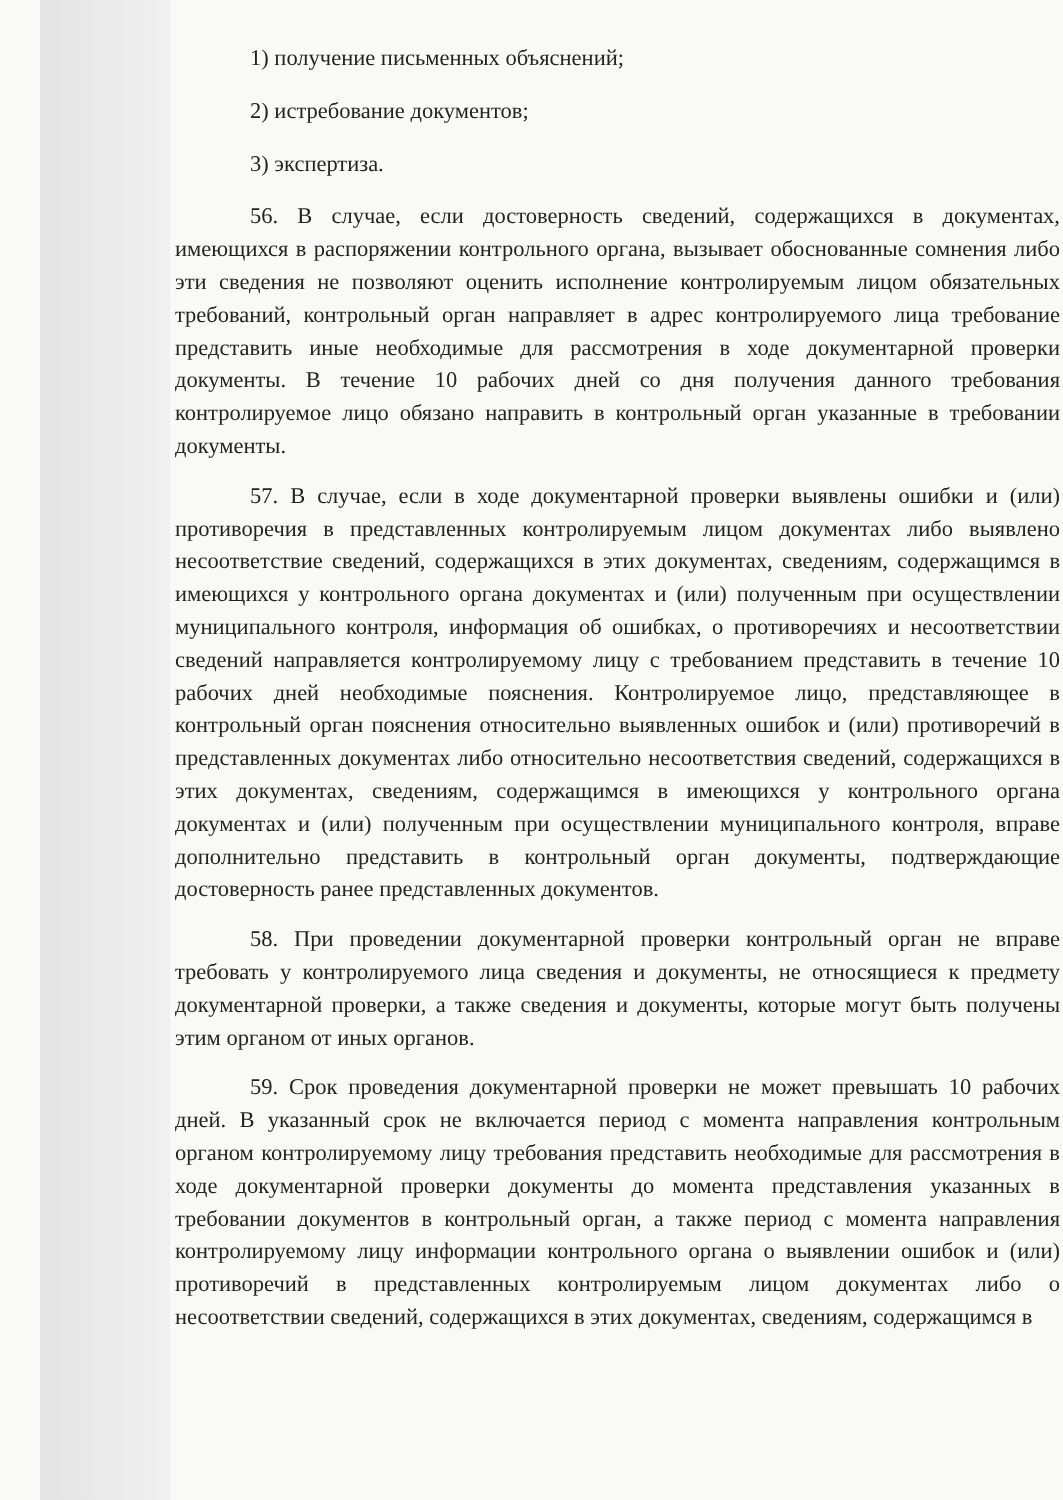1) получение письменных объяснений;
2) истребование документов;
3) экспертиза.
56. В случае, если достоверность сведений, содержащихся в документах, имеющихся в распоряжении контрольного органа, вызывает обоснованные сомнения либо эти сведения не позволяют оценить исполнение контролируемым лицом обязательных требований, контрольный орган направляет в адрес контролируемого лица требование представить иные необходимые для рассмотрения в ходе документарной проверки документы. В течение 10 рабочих дней со дня получения данного требования контролируемое лицо обязано направить в контрольный орган указанные в требовании документы.
57. В случае, если в ходе документарной проверки выявлены ошибки и (или) противоречия в представленных контролируемым лицом документах либо выявлено несоответствие сведений, содержащихся в этих документах, сведениям, содержащимся в имеющихся у контрольного органа документах и (или) полученным при осуществлении муниципального контроля, информация об ошибках, о противоречиях и несоответствии сведений направляется контролируемому лицу с требованием представить в течение 10 рабочих дней необходимые пояснения. Контролируемое лицо, представляющее в контрольный орган пояснения относительно выявленных ошибок и (или) противоречий в представленных документах либо относительно несоответствия сведений, содержащихся в этих документах, сведениям, содержащимся в имеющихся у контрольного органа документах и (или) полученным при осуществлении муниципального контроля, вправе дополнительно представить в контрольный орган документы, подтверждающие достоверность ранее представленных документов.
58. При проведении документарной проверки контрольный орган не вправе требовать у контролируемого лица сведения и документы, не относящиеся к предмету документарной проверки, а также сведения и документы, которые могут быть получены этим органом от иных органов.
59. Срок проведения документарной проверки не может превышать 10 рабочих дней. В указанный срок не включается период с момента направления контрольным органом контролируемому лицу требования представить необходимые для рассмотрения в ходе документарной проверки документы до момента представления указанных в требовании документов в контрольный орган, а также период с момента направления контролируемому лицу информации контрольного органа о выявлении ошибок и (или) противоречий в представленных контролируемым лицом документах либо о несоответствии сведений, содержащихся в этих документах, сведениям, содержащимся в